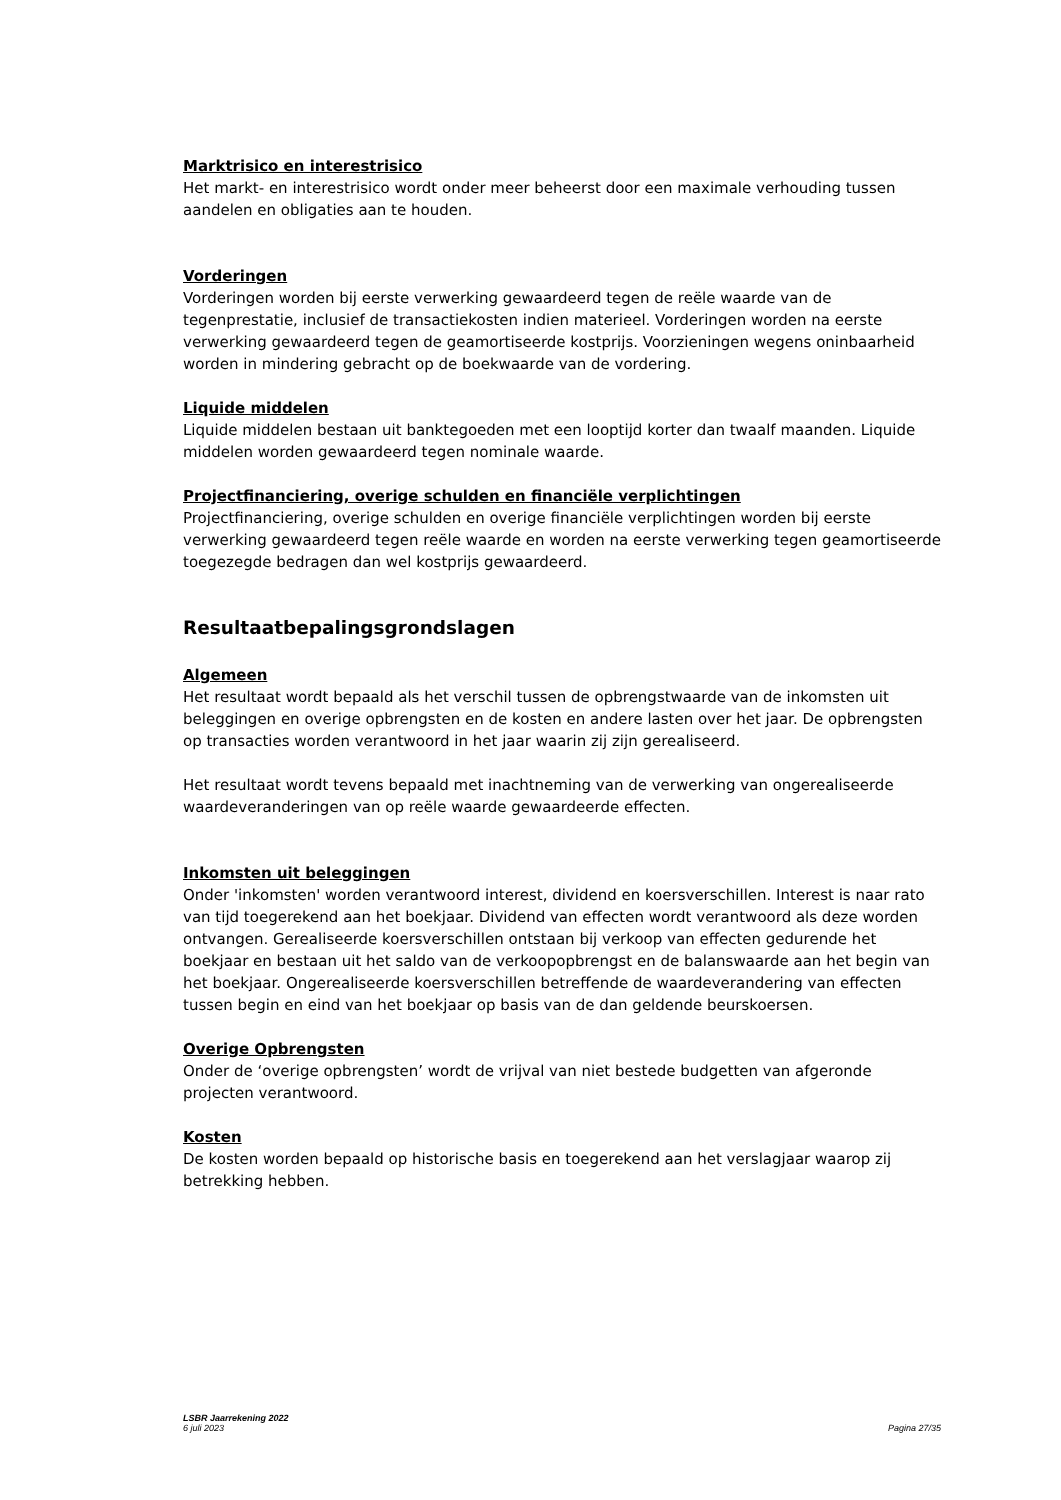Marktrisico en interestrisico
Het markt- en interestrisico wordt onder meer beheerst door een maximale verhouding tussen aandelen en obligaties aan te houden.
Vorderingen
Vorderingen worden bij eerste verwerking gewaardeerd tegen de reële waarde van de tegenprestatie, inclusief de transactiekosten indien materieel. Vorderingen worden na eerste verwerking gewaardeerd tegen de geamortiseerde kostprijs. Voorzieningen wegens oninbaarheid worden in mindering gebracht op de boekwaarde van de vordering.
Liquide middelen
Liquide middelen bestaan uit banktegoeden met een looptijd korter dan twaalf maanden. Liquide middelen worden gewaardeerd tegen nominale waarde.
Projectfinanciering, overige schulden en financiële verplichtingen
Projectfinanciering, overige schulden en overige financiële verplichtingen worden bij eerste verwerking gewaardeerd tegen reële waarde en worden na eerste verwerking tegen geamortiseerde toegezegde bedragen dan wel kostprijs gewaardeerd.
Resultaatbepalingsgrondslagen
Algemeen
Het resultaat wordt bepaald als het verschil tussen de opbrengstwaarde van de inkomsten uit beleggingen en overige opbrengsten en de kosten en andere lasten over het jaar. De opbrengsten op transacties worden verantwoord in het jaar waarin zij zijn gerealiseerd.
Het resultaat wordt tevens bepaald met inachtneming van de verwerking van ongerealiseerde waardeveranderingen van op reële waarde gewaardeerde effecten.
Inkomsten uit beleggingen
Onder 'inkomsten' worden verantwoord interest, dividend en koersverschillen. Interest is naar rato van tijd toegerekend aan het boekjaar. Dividend van effecten wordt verantwoord als deze worden ontvangen. Gerealiseerde koersverschillen ontstaan bij verkoop van effecten gedurende het boekjaar en bestaan uit het saldo van de verkoopopbrengst en de balanswaarde aan het begin van het boekjaar. Ongerealiseerde koersverschillen betreffende de waardeverandering van effecten tussen begin en eind van het boekjaar op basis van de dan geldende beurskoersen.
Overige Opbrengsten
Onder de ‘overige opbrengsten’ wordt de vrijval van niet bestede budgetten van afgeronde projecten verantwoord.
Kosten
De kosten worden bepaald op historische basis en toegerekend aan het verslagjaar waarop zij betrekking hebben.
LSBR Jaarrekening 2022
6 juli 2023 Pagina 27/35